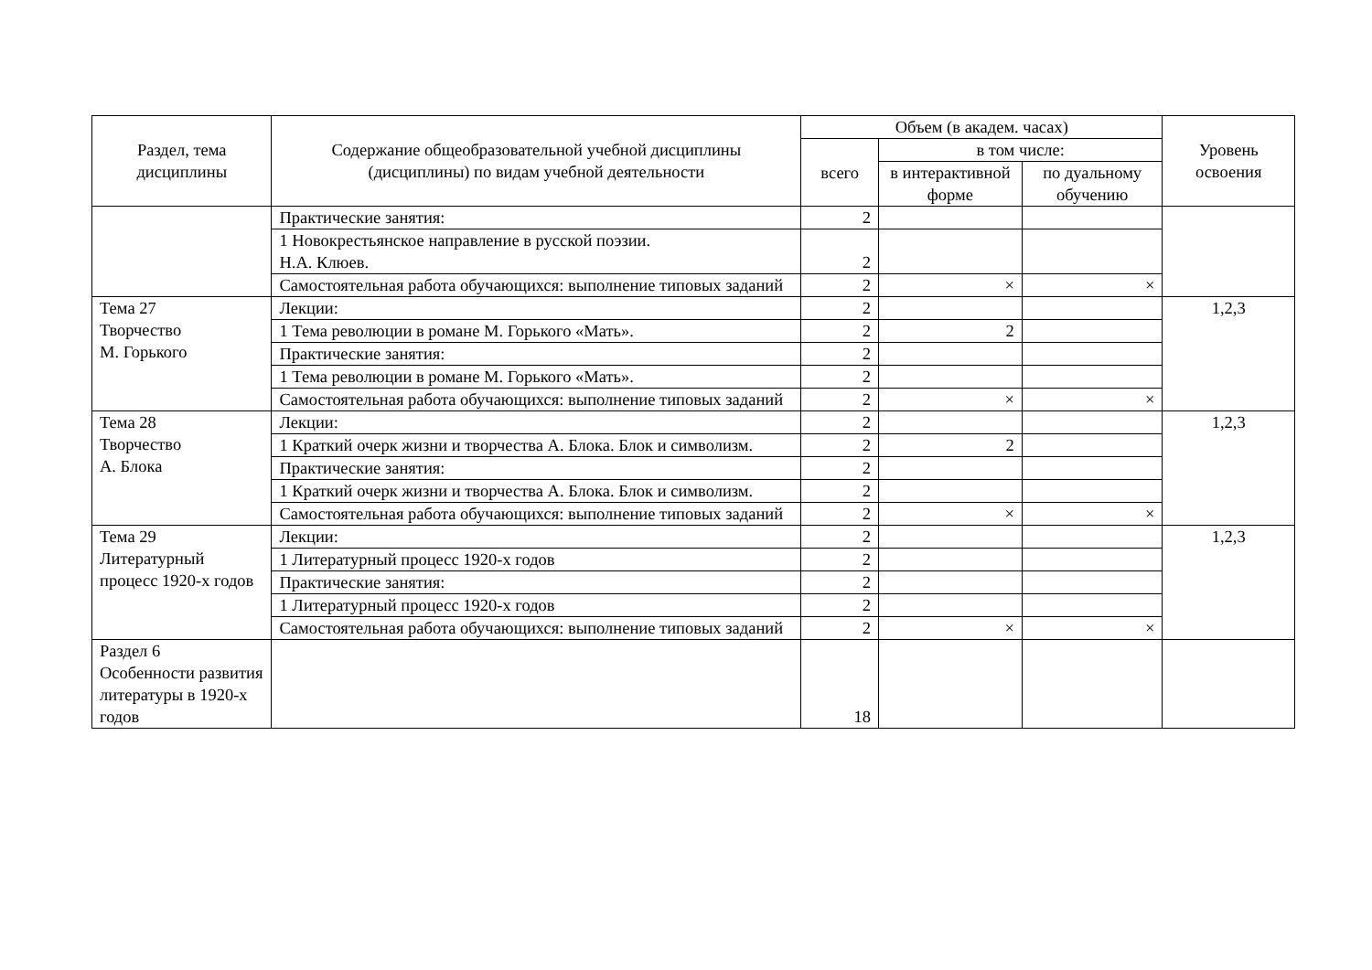| Раздел, тема дисциплины | Содержание общеобразовательной учебной дисциплины (дисциплины) по видам учебной деятельности | Объем (в академ. часах) | | | Уровень освоения |
| --- | --- | --- | --- | --- | --- |
| | | всего | в том числе: | | |
| | | | в интерактивной форме | по дуальному обучению | |
| | Практические занятия: | 2 | | | |
| | 1 Новокрестьянское направление в русской поэзии. Н.А. Клюев. | 2 | | | |
| | Самостоятельная работа обучающихся: выполнение типовых заданий | 2 | × | × | |
| Тема 27 Творчество М. Горького | Лекции: | 2 | | | 1,2,3 |
| | 1 Тема революции в романе М. Горького «Мать». | 2 | 2 | | |
| | Практические занятия: | 2 | | | |
| | 1 Тема революции в романе М. Горького «Мать». | 2 | | | |
| | Самостоятельная работа обучающихся: выполнение типовых заданий | 2 | × | × | |
| Тема 28 Творчество А. Блока | Лекции: | 2 | | | 1,2,3 |
| | 1 Краткий очерк жизни и творчества А. Блока. Блок и символизм. | 2 | 2 | | |
| | Практические занятия: | 2 | | | |
| | 1 Краткий очерк жизни и творчества А. Блока. Блок и символизм. | 2 | | | |
| | Самостоятельная работа обучающихся: выполнение типовых заданий | 2 | × | × | |
| Тема 29 Литературный процесс 1920-х годов | Лекции: | 2 | | | 1,2,3 |
| | 1 Литературный процесс 1920-х годов | 2 | | | |
| | Практические занятия: | 2 | | | |
| | 1 Литературный процесс 1920-х годов | 2 | | | |
| | Самостоятельная работа обучающихся: выполнение типовых заданий | 2 | × | × | |
| Раздел 6 Особенности развития литературы в 1920-х годов | | 18 | | | |